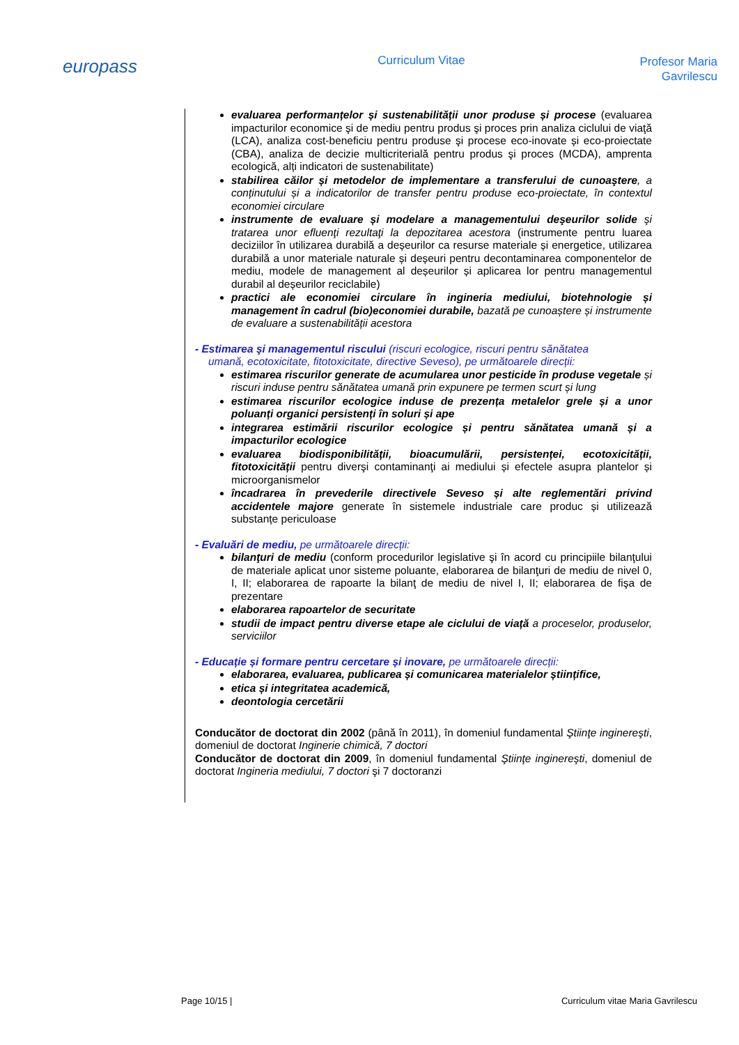europass
Curriculum Vitae
Profesor Maria
Gavrilescu
evaluarea performanțelor și sustenabilității unor produse și procese (evaluarea impacturilor economice şi de mediu pentru produs şi proces prin analiza ciclului de viaţă (LCA), analiza cost-beneficiu pentru produse şi procese eco-inovate și eco-proiectate (CBA), analiza de decizie multicriterială pentru produs şi proces (MCDA), amprenta ecologică, alți indicatori de sustenabilitate)
stabilirea căilor și metodelor de implementare a transferului de cunoaştere, a conținutului și a indicatorilor de transfer pentru produse eco-proiectate, în contextul economiei circulare
instrumente de evaluare și modelare a managementului deşeurilor solide şi tratarea unor efluenţi rezultaţi la depozitarea acestora (instrumente pentru luarea deciziilor în utilizarea durabilă a deșeurilor ca resurse materiale și energetice, utilizarea durabilă a unor materiale naturale și deșeuri pentru decontaminarea componentelor de mediu, modele de management al deșeurilor și aplicarea lor pentru managementul durabil al deșeurilor reciclabile)
practici ale economiei circulare în ingineria mediului, biotehnologie și management în cadrul (bio)economiei durabile, bazată pe cunoaștere și instrumente de evaluare a sustenabilității acestora
- Estimarea şi managementul riscului (riscuri ecologice, riscuri pentru sănătatea
umană, ecotoxicitate, fitotoxicitate, directive Seveso), pe următoarele direcții:
estimarea riscurilor generate de acumularea unor pesticide în produse vegetale și riscuri induse pentru sănătatea umană prin expunere pe termen scurt și lung
estimarea riscurilor ecologice induse de prezența metalelor grele și a unor poluanți organici persistenți în soluri și ape
integrarea estimării riscurilor ecologice și pentru sănătatea umană și a impacturilor ecologice
evaluarea biodisponibilității, bioacumulării, persistenței, ecotoxicității, fitotoxicității pentru diverşi contaminanţi ai mediului și efectele asupra plantelor și microorganismelor
încadrarea în prevederile directivele Seveso și alte reglementări privind accidentele majore generate în sistemele industriale care produc și utilizează substanțe periculoase
- Evaluări de mediu, pe următoarele direcții:
bilanţuri de mediu (conform procedurilor legislative şi în acord cu principiile bilanţului de materiale aplicat unor sisteme poluante, elaborarea de bilanţuri de mediu de nivel 0, I, II; elaborarea de rapoarte la bilanţ de mediu de nivel I, II; elaborarea de fişa de prezentare
elaborarea rapoartelor de securitate
studii de impact pentru diverse etape ale ciclului de viață a proceselor, produselor, serviciilor
- Educație și formare pentru cercetare și inovare, pe următoarele direcții:
elaborarea, evaluarea, publicarea și comunicarea materialelor științifice,
etica și integritatea academică,
deontologia cercetării
Conducător de doctorat din 2002 (până în 2011), în domeniul fundamental Ştiinţe inginereşti, domeniul de doctorat Inginerie chimică, 7 doctori
Conducător de doctorat din 2009, în domeniul fundamental Ştiinţe inginereşti, domeniul de doctorat Ingineria mediului, 7 doctori şi 7 doctoranzi
Page 10/15 | Curriculum vitae Maria Gavrilescu